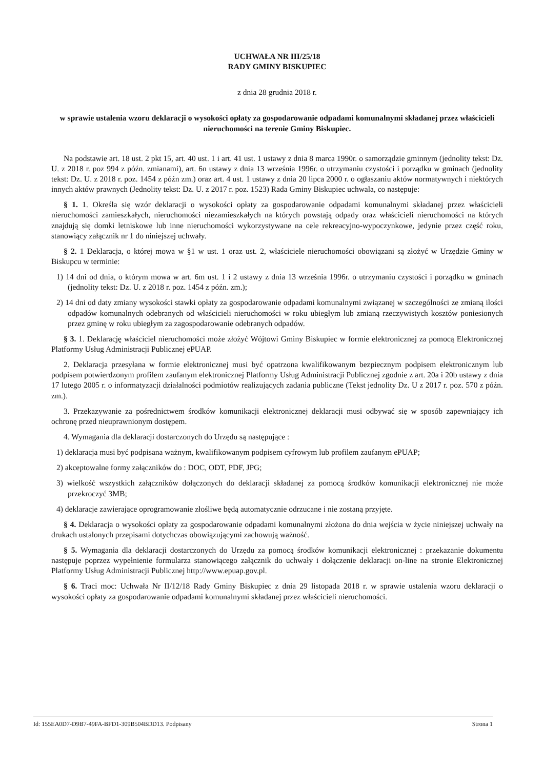UCHWAŁA NR III/25/18
RADY GMINY BISKUPIEC
z dnia 28 grudnia 2018 r.
w sprawie ustalenia wzoru deklaracji o wysokości opłaty za gospodarowanie odpadami komunalnymi składanej przez właścicieli nieruchomości na terenie Gminy Biskupiec.
Na podstawie art. 18 ust. 2 pkt 15, art. 40 ust. 1 i art. 41 ust. 1 ustawy z dnia 8 marca 1990r. o samorządzie gminnym (jednolity tekst: Dz. U. z 2018 r. poz 994 z późn. zmianami), art. 6n ustawy z dnia 13 września 1996r. o utrzymaniu czystości i porządku w gminach (jednolity tekst: Dz. U. z 2018 r. poz. 1454 z późn zm.) oraz art. 4 ust. 1 ustawy z dnia 20 lipca 2000 r. o ogłaszaniu aktów normatywnych i niektórych innych aktów prawnych (Jednolity tekst: Dz. U. z 2017 r. poz. 1523) Rada Gminy Biskupiec uchwala, co następuje:
§ 1. 1. Określa się wzór deklaracji o wysokości opłaty za gospodarowanie odpadami komunalnymi składanej przez właścicieli nieruchomości zamieszkałych, nieruchomości niezamieszkałych na których powstają odpady oraz właścicieli nieruchomości na których znajdują się domki letniskowe lub inne nieruchomości wykorzystywane na cele rekreacyjno-wypoczynkowe, jedynie przez część roku, stanowiący załącznik nr 1 do niniejszej uchwały.
§ 2. 1 Deklaracja, o której mowa w §1 w ust. 1 oraz ust. 2, właściciele nieruchomości obowiązani są złożyć w Urzędzie Gminy w Biskupcu w terminie:
1) 14 dni od dnia, o którym mowa w art. 6m ust. 1 i 2 ustawy z dnia 13 września 1996r. o utrzymaniu czystości i porządku w gminach (jednolity tekst: Dz. U. z 2018 r. poz. 1454 z późn. zm.);
2) 14 dni od daty zmiany wysokości stawki opłaty za gospodarowanie odpadami komunalnymi związanej w szczególności ze zmianą ilości odpadów komunalnych odebranych od właścicieli nieruchomości w roku ubiegłym lub zmianą rzeczywistych kosztów poniesionych przez gminę w roku ubiegłym za zagospodarowanie odebranych odpadów.
§ 3. 1. Deklarację właściciel nieruchomości może złożyć Wójtowi Gminy Biskupiec w formie elektronicznej za pomocą Elektronicznej Platformy Usług Administracji Publicznej ePUAP.
2. Deklaracja przesyłana w formie elektronicznej musi być opatrzona kwalifikowanym bezpiecznym podpisem elektronicznym lub podpisem potwierdzonym profilem zaufanym elektronicznej Platformy Usług Administracji Publicznej zgodnie z art. 20a i 20b ustawy z dnia 17 lutego 2005 r. o informatyzacji działalności podmiotów realizujących zadania publiczne (Tekst jednolity Dz. U z 2017 r. poz. 570 z późn. zm.).
3. Przekazywanie za pośrednictwem środków komunikacji elektronicznej deklaracji musi odbywać się w sposób zapewniający ich ochronę przed nieuprawnionym dostępem.
4. Wymagania dla deklaracji dostarczonych do Urzędu są następujące :
1) deklaracja musi być podpisana ważnym, kwalifikowanym podpisem cyfrowym lub profilem zaufanym ePUAP;
2) akceptowalne formy załączników do : DOC, ODT, PDF, JPG;
3) wielkość wszystkich załączników dołączonych do deklaracji składanej za pomocą środków komunikacji elektronicznej nie może przekroczyć 3MB;
4) deklaracje zawierające oprogramowanie złośliwe będą automatycznie odrzucane i nie zostaną przyjęte.
§ 4. Deklaracja o wysokości opłaty za gospodarowanie odpadami komunalnymi złożona do dnia wejścia w życie niniejszej uchwały na drukach ustalonych przepisami dotychczas obowiązującymi zachowują ważność.
§ 5. Wymagania dla deklaracji dostarczonych do Urzędu za pomocą środków komunikacji elektronicznej : przekazanie dokumentu następuje poprzez wypełnienie formularza stanowiącego załącznik do uchwały i dołączenie deklaracji on-line na stronie Elektronicznej Platformy Usług Administracji Publicznej http://www.epuap.gov.pl.
§ 6. Traci moc: Uchwała Nr II/12/18 Rady Gminy Biskupiec z dnia 29 listopada 2018 r. w sprawie ustalenia wzoru deklaracji o wysokości opłaty za gospodarowanie odpadami komunalnymi składanej przez właścicieli nieruchomości.
Id: 155EA0D7-D9B7-49FA-BFD1-309B504BDD13. Podpisany Strona 1